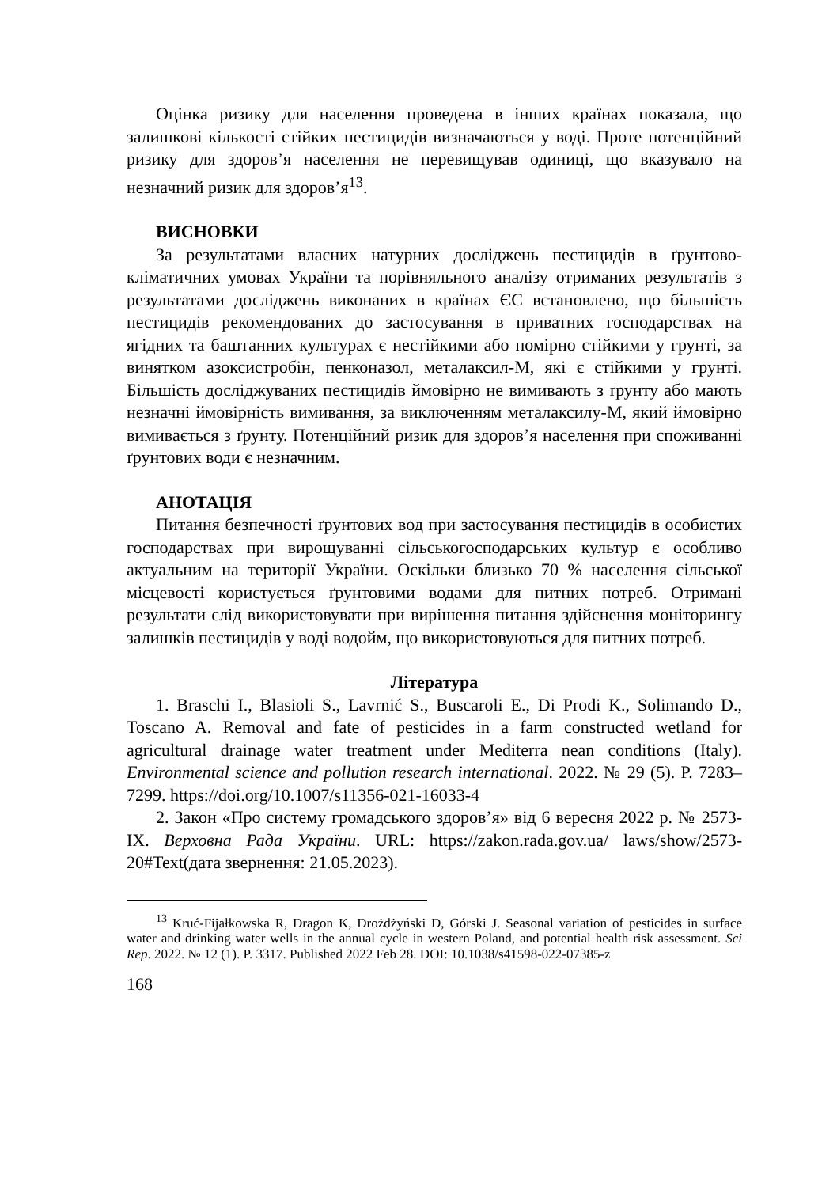Оцінка ризику для населення проведена в інших країнах показала, що залишкові кількості стійких пестицидів визначаються у воді. Проте потенційний ризику для здоров’я населення не перевищував одиниці, що вказувало на незначний ризик для здоров’я<sup>13</sup>.
ВИСНОВКИ
За результатами власних натурних досліджень пестицидів в ґрунтово-кліматичних умовах України та порівняльного аналізу отриманих результатів з результатами досліджень виконаних в країнах ЄС встановлено, що більшість пестицидів рекомендованих до застосування в приватних господарствах на ягідних та баштанних культурах є нестійкими або помірно стійкими у грунті, за винятком азоксистробін, пенконазол, металаксил-М, які є стійкими у грунті. Більшість досліджуваних пестицидів ймовірно не вимивають з ґрунту або мають незначні ймовірність вимивання, за виключенням металаксилу-М, який ймовірно вимивається з ґрунту. Потенційний ризик для здоров’я населення при споживанні ґрунтових води є незначним.
АНОТАЦІЯ
Питання безпечності ґрунтових вод при застосування пестицидів в особистих господарствах при вирощуванні сільськогосподарських культур є особливо актуальним на території України. Оскільки близько 70 % населення сільської місцевості користується ґрунтовими водами для питних потреб. Отримані результати слід використовувати при вирішення питання здійснення моніторингу залишків пестицидів у воді водойм, що використовуються для питних потреб.
Література
1. Braschi I., Blasioli S., Lavrnić S., Buscaroli E., Di Prodi K., Solimando D., Toscano A. Removal and fate of pesticides in a farm constructed wetland for agricultural drainage water treatment under Mediterra nean conditions (Italy). Environmental science and pollution research international. 2022. № 29 (5). P. 7283–7299. https://doi.org/10.1007/s11356-021-16033-4
2. Закон «Про систему громадського здоров’я» від 6 вересня 2022 р. № 2573-IX. Верховна Рада України. URL: https://zakon.rada.gov.ua/ laws/show/2573-20#Text(дата звернення: 21.05.2023).
<sup>13</sup> Kruć-Fijałkowska R, Dragon K, Drożdżyński D, Górski J. Seasonal variation of pesticides in surface water and drinking water wells in the annual cycle in western Poland, and potential health risk assessment. Sci Rep. 2022. № 12 (1). P. 3317. Published 2022 Feb 28. DOI: 10.1038/s41598-022-07385-z
168